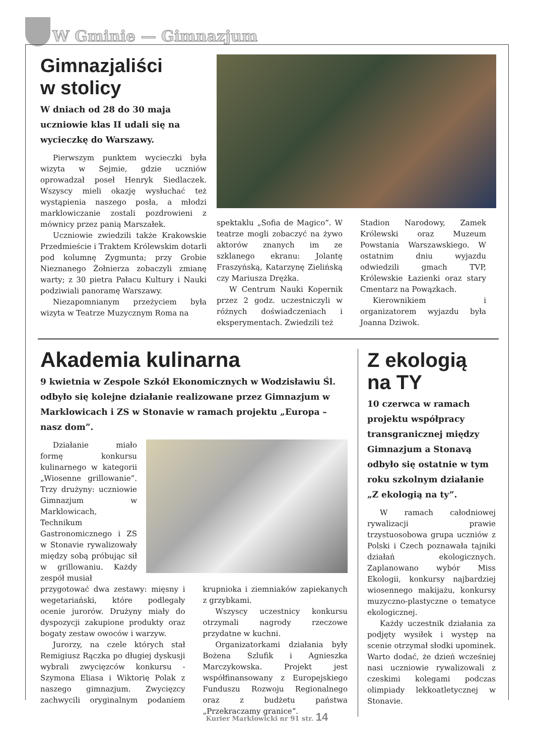W Gminie — Gimnazjum
Gimnazjaliści
w stolicy
W dniach od 28 do 30 maja uczniowie klas II udali się na wycieczkę do Warszawy.
Pierwszym punktem wycieczki była wizyta w Sejmie, gdzie uczniów oprowadzał poseł Henryk Siedlaczek. Wszyscy mieli okazję wysłuchać też wystąpienia naszego posła, a młodzi marklowiczanie zostali pozdrowieni z mównicy przez panią Marszałek.
Uczniowie zwiedzili także Krakowskie Przedmieście i Traktem Królewskim dotarli pod kolumnę Zygmunta; przy Grobie Nieznanego Żołnierza zobaczyli zmianę warty; z 30 pietra Pałacu Kultury i Nauki podziwiali panoramę Warszawy.
Niezapomnianym przeżyciem była wizyta w Teatrze Muzycznym Roma na
spektaklu „Sofia de Magico”. W teatrze mogli zobaczyć na żywo aktorów znanych im ze szklanego ekranu: Jolantę Fraszyńską, Katarzynę Zielińską czy Mariusza Drężka.
W Centrum Nauki Kopernik przez 2 godz. uczestniczyli w różnych doświadczeniach i eksperymentach. Zwiedzili też
Stadion Narodowy, Zamek Królewski oraz Muzeum Powstania Warszawskiego. W ostatnim dniu wyjazdu odwiedzili gmach TVP, Królewskie Łazienki oraz stary Cmentarz na Powązkach.
Kierownikiem i organizatorem wyjazdu była Joanna Dziwok.
Akademia kulinarna
9 kwietnia w Zespole Szkół Ekonomicznych w Wodzisławiu Śl. odbyło się kolejne działanie realizowane przez Gimnazjum w Marklowicach i ZS w Stonavie w ramach projektu „Europa – nasz dom”.
Działanie miało formę konkursu kulinarnego w kategorii „Wiosenne grillowanie”. Trzy drużyny: uczniowie Gimnazjum w Marklowicach, Technikum Gastronomicznego i ZS w Stonavie rywalizowały między sobą próbując sił w grillowaniu. Każdy zespół musiał
przygotować dwa zestawy: mięsny i wegetariański, które podlegały ocenie jurorów. Drużyny miały do dyspozycji zakupione produkty oraz bogaty zestaw owoców i warzyw.
Jurorzy, na czele których stał Remigiusz Rączka po długiej dyskusji wybrali zwycięzców konkursu - Szymona Eliasa i Wiktorię Polak z naszego gimnazjum. Zwycięzcy zachwycili oryginalnym podaniem krupnioka i ziemniaków zapiekanych z grzybkami.
Wszyscy uczestnicy konkursu otrzymali nagrody rzeczowe przydatne w kuchni.
Organizatorkami działania były Bożena Szlufik i Agnieszka Marczykowska. Projekt jest współfinansowany z Europejskiego Funduszu Rozwoju Regionalnego oraz z budżetu państwa „Przekraczamy granice”.
Z ekologią
na TY
10 czerwca w ramach projektu współpracy transgranicznej między Gimnazjum a Stonavą odbyło się ostatnie w tym roku szkolnym działanie „Z ekologią na ty”.
W ramach całodniowej rywalizacji prawie trzystuosobowa grupa uczniów z Polski i Czech poznawała tajniki działań ekologicznych. Zaplanowano wybór Miss Ekologii, konkursy najbardziej wiosennego makijażu, konkursy muzyczno-plastyczne o tematyce ekologicznej.
Każdy uczestnik działania za podjęty wysiłek i występ na scenie otrzymał słodki upominek. Warto dodać, że dzień wcześniej nasi uczniowie rywalizowali z czeskimi kolegami podczas olimpiady lekkoatletycznej w Stonavie.
Kurier Marklowicki nr 91 str. 14